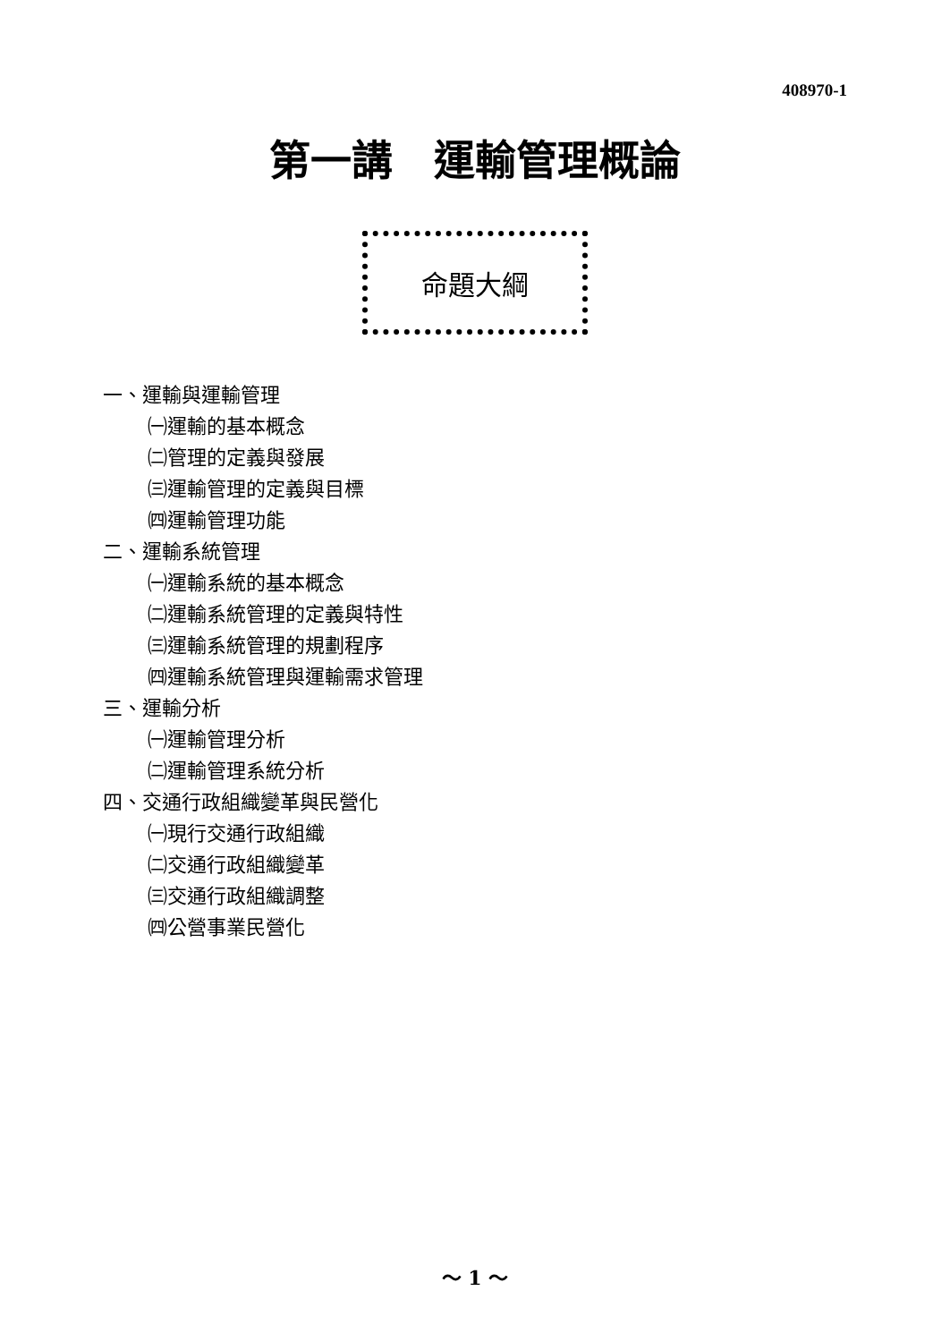408970-1
第一講　運輸管理概論
命題大綱
一、運輸與運輸管理
㈠運輸的基本概念
㈡管理的定義與發展
㈢運輸管理的定義與目標
㈣運輸管理功能
二、運輸系統管理
㈠運輸系統的基本概念
㈡運輸系統管理的定義與特性
㈢運輸系統管理的規劃程序
㈣運輸系統管理與運輸需求管理
三、運輸分析
㈠運輸管理分析
㈡運輸管理系統分析
四、交通行政組織變革與民營化
㈠現行交通行政組織
㈡交通行政組織變革
㈢交通行政組織調整
㈣公營事業民營化
～ 1 ～